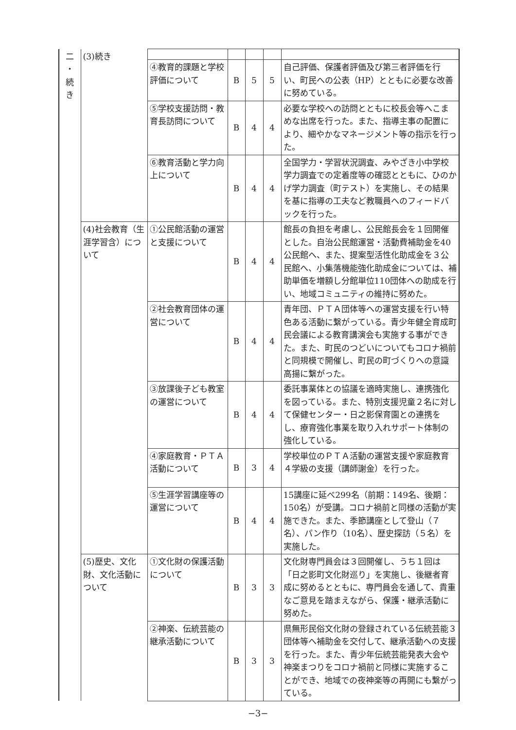| 二 ・ 続 き | (3)続き | | | | | |
| | | ④教育的課題と学校評価について | B | 5 | 5 | 自己評価、保護者評価及び第三者評価を行い、町民への公表（HP）とともに必要な改善に努めている。 |
| | | ⑤学校支援訪問・教育長訪問について | B | 4 | 4 | 必要な学校への訪問とともに校長会等へこまめな出席を行った。また、指導主事の配置により、細やかなマネージメント等の指示を行った。 |
| | | ⑥教育活動と学力向上について | B | 4 | 4 | 全国学力・学習状況調査、みやざき小中学校学力調査での定着度等の確認とともに、ひのかげ学力調査（町テスト）を実施し、その結果を基に指導の工夫など教職員へのフィードバックを行った。 |
| | (4)社会教育（生涯学習含）について | ①公民館活動の運営と支援について | B | 4 | 4 | 館長の負担を考慮し、公民館長会を１回開催とした。自治公民館運営・活動費補助金を40公民館へ、また、提案型活性化助成金を３公民館へ、小集落機能強化助成金については、補助単価を増額し分館単位110団体への助成を行い、地域コミュニティの維持に努めた。 |
| | | ②社会教育団体の運営について | B | 4 | 4 | 青年団、ＰＴＡ団体等への運営支援を行い特色ある活動に繋がっている。青少年健全育成町民会議による教育講演会も実施する事ができた。また、町民のつどいについてもコロナ禍前と同規模で開催し、町民の町づくりへの意識高揚に繋がった。 |
| | | ③放課後子ども教室の運営について | B | 4 | 4 | 委託事業体との協議を適時実施し、連携強化を図っている。また、特別支援児童２名に対して保健センター・日之影保育園との連携をし、療育強化事業を取り入れサポート体制の強化している。 |
| | | ④家庭教育・ＰＴＡ活動について | B | 3 | 4 | 学校単位のＰＴＡ活動の運営支援や家庭教育４学級の支援（講師謝金）を行った。 |
| | | ⑤生涯学習講座等の運営について | B | 4 | 4 | 15講座に延べ299名（前期：149名、後期：150名）が受講。コロナ禍前と同様の活動が実施できた。また、季節講座として登山（７名）、パン作り（10名）、歴史探訪（５名）を実施した。 |
| | (5)歴史、文化財、文化活動について | ①文化財の保護活動について | B | 3 | 3 | 文化財専門員会は３回開催し、うち１回は「日之影町文化財巡り」を実施し、後継者育成に努めるとともに、専門員会を通して、貴重なご意見を踏まえながら、保護・継承活動に努めた。 |
| | | ②神楽、伝統芸能の継承活動について | B | 3 | 3 | 県無形民俗文化財の登録されている伝統芸能３団体等へ補助金を交付して、継承活動への支援を行った。また、青少年伝統芸能発表大会や神楽まつりをコロナ禍前と同様に実施することができ、地域での夜神楽等の再開にも繋がっている。 |
−3−